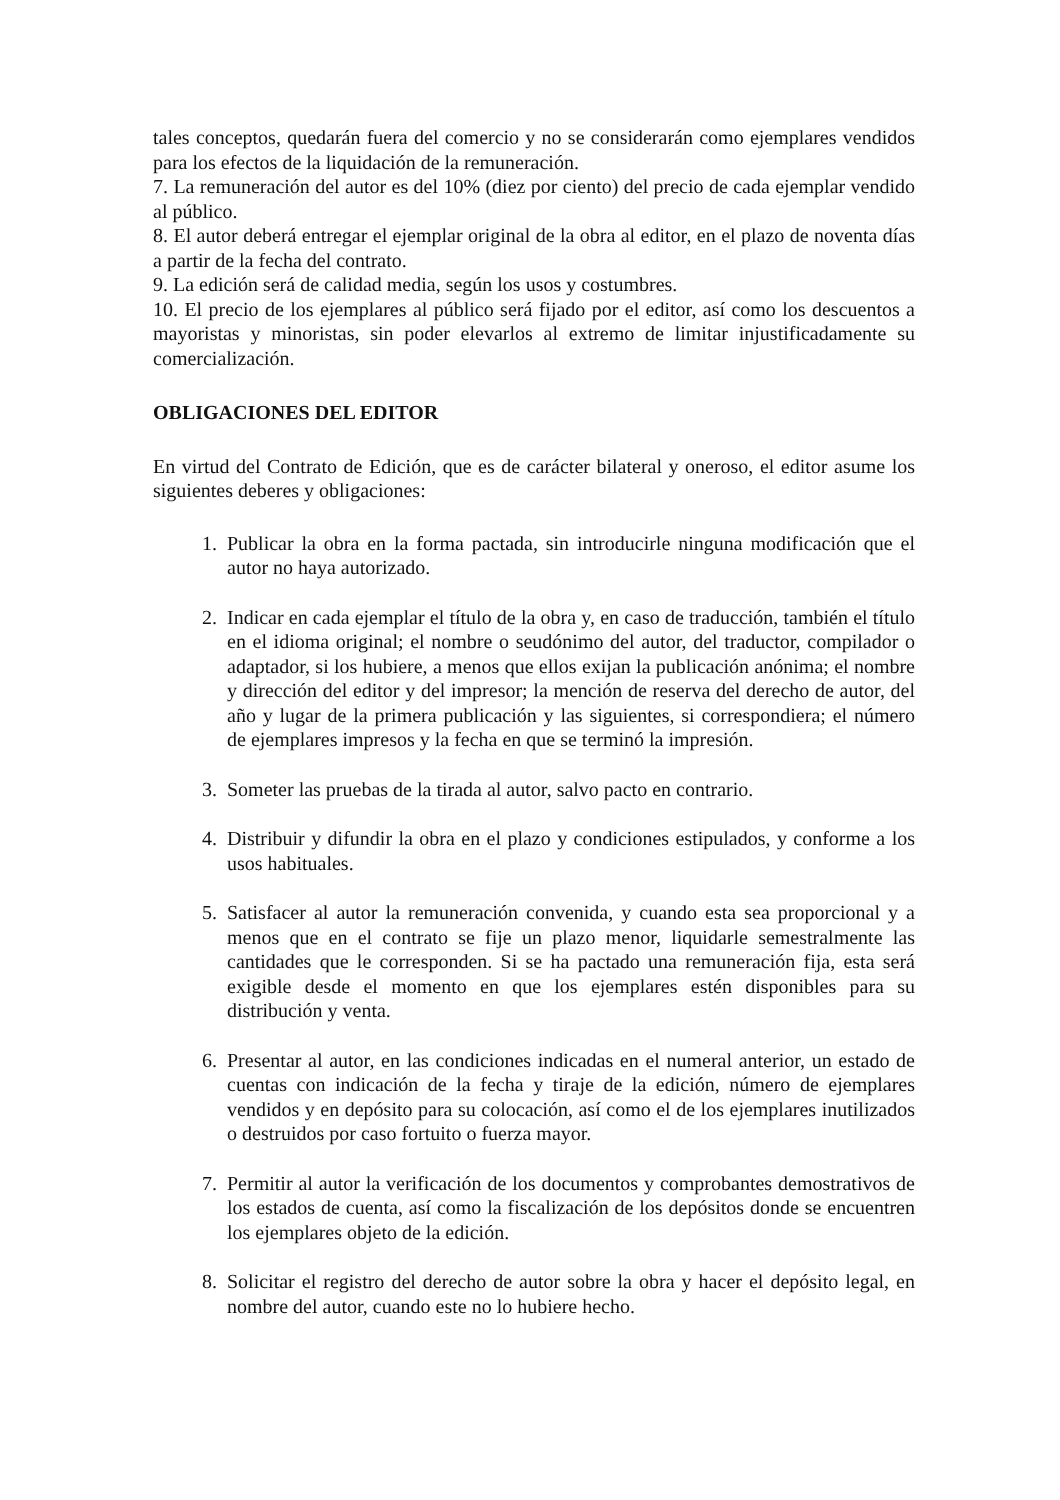tales conceptos, quedarán fuera del comercio y no se considerarán como ejemplares vendidos para los efectos de la liquidación de la remuneración.
7. La remuneración del autor es del 10% (diez por ciento) del precio de cada ejemplar vendido al público.
8. El autor deberá entregar el ejemplar original de la obra al editor, en el plazo de noventa días a partir de la fecha del contrato.
9. La edición será de calidad media, según los usos y costumbres.
10. El precio de los ejemplares al público será fijado por el editor, así como los descuentos a mayoristas y minoristas, sin poder elevarlos al extremo de limitar injustificadamente su comercialización.
OBLIGACIONES DEL EDITOR
En virtud del Contrato de Edición, que es de carácter bilateral y oneroso, el editor asume los siguientes deberes y obligaciones:
1. Publicar la obra en la forma pactada, sin introducirle ninguna modificación que el autor no haya autorizado.
2. Indicar en cada ejemplar el título de la obra y, en caso de traducción, también el título en el idioma original; el nombre o seudónimo del autor, del traductor, compilador o adaptador, si los hubiere, a menos que ellos exijan la publicación anónima; el nombre y dirección del editor y del impresor; la mención de reserva del derecho de autor, del año y lugar de la primera publicación y las siguientes, si correspondiera; el número de ejemplares impresos y la fecha en que se terminó la impresión.
3. Someter las pruebas de la tirada al autor, salvo pacto en contrario.
4. Distribuir y difundir la obra en el plazo y condiciones estipulados, y conforme a los usos habituales.
5. Satisfacer al autor la remuneración convenida, y cuando esta sea proporcional y a menos que en el contrato se fije un plazo menor, liquidarle semestralmente las cantidades que le corresponden. Si se ha pactado una remuneración fija, esta será exigible desde el momento en que los ejemplares estén disponibles para su distribución y venta.
6. Presentar al autor, en las condiciones indicadas en el numeral anterior, un estado de cuentas con indicación de la fecha y tiraje de la edición, número de ejemplares vendidos y en depósito para su colocación, así como el de los ejemplares inutilizados o destruidos por caso fortuito o fuerza mayor.
7. Permitir al autor la verificación de los documentos y comprobantes demostrativos de los estados de cuenta, así como la fiscalización de los depósitos donde se encuentren los ejemplares objeto de la edición.
8. Solicitar el registro del derecho de autor sobre la obra y hacer el depósito legal, en nombre del autor, cuando este no lo hubiere hecho.